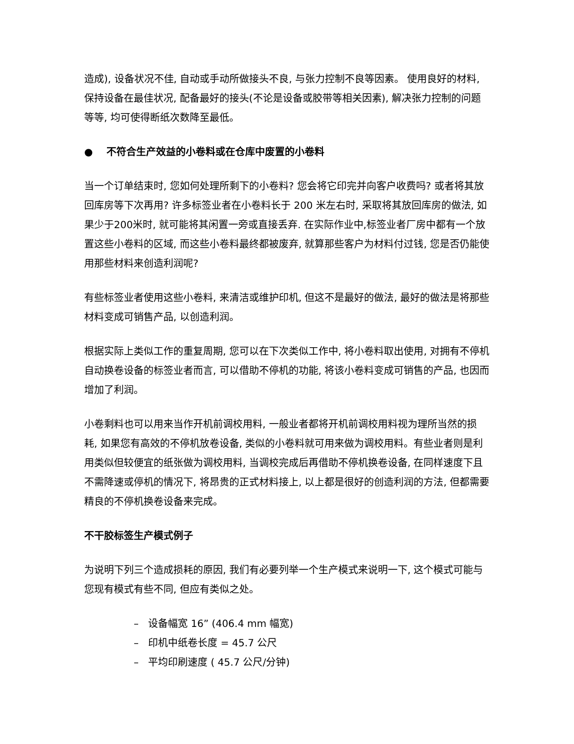造成), 设备状况不佳, 自动或手动所做接头不良, 与张力控制不良等因素。 使用良好的材料, 保持设备在最佳状况, 配备最好的接头(不论是设备或胶带等相关因素), 解决张力控制的问题等等, 均可使得断纸次数降至最低。
● 不符合生产效益的小卷料或在仓库中废置的小卷料
当一个订单结束时, 您如何处理所剩下的小卷料? 您会将它印完并向客户收费吗? 或者将其放回库房等下次再用? 许多标签业者在小卷料长于 200 米左右时, 采取将其放回库房的做法, 如果少于200米时, 就可能将其闲置一旁或直接丢弃. 在实际作业中,标签业者厂房中都有一个放置这些小卷料的区域, 而这些小卷料最终都被废弃, 就算那些客户为材料付过钱, 您是否仍能使用那些材料来创造利润呢?
有些标签业者使用这些小卷料, 来清洁或维护印机, 但这不是最好的做法, 最好的做法是将那些材料变成可销售产品, 以创造利润。
根据实际上类似工作的重复周期, 您可以在下次类似工作中, 将小卷料取出使用, 对拥有不停机自动换卷设备的标签业者而言, 可以借助不停机的功能, 将该小卷料变成可销售的产品, 也因而增加了利润。
小卷剩料也可以用来当作开机前调校用料, 一般业者都将开机前调校用料视为理所当然的损耗, 如果您有高效的不停机放卷设备, 类似的小卷料就可用来做为调校用料。有些业者则是利用类似但较便宜的纸张做为调校用料, 当调校完成后再借助不停机换卷设备, 在同样速度下且不需降速或停机的情况下, 将昂贵的正式材料接上, 以上都是很好的创造利润的方法, 但都需要精良的不停机换卷设备来完成。
不干胶标签生产模式例子
为说明下列三个造成损耗的原因, 我们有必要列举一个生产模式来说明一下, 这个模式可能与您现有模式有些不同, 但应有类似之处。
– 设备幅宽 16” (406.4 mm 幅宽)
– 印机中纸卷长度 = 45.7 公尺
– 平均印刷速度 ( 45.7 公尺/分钟)